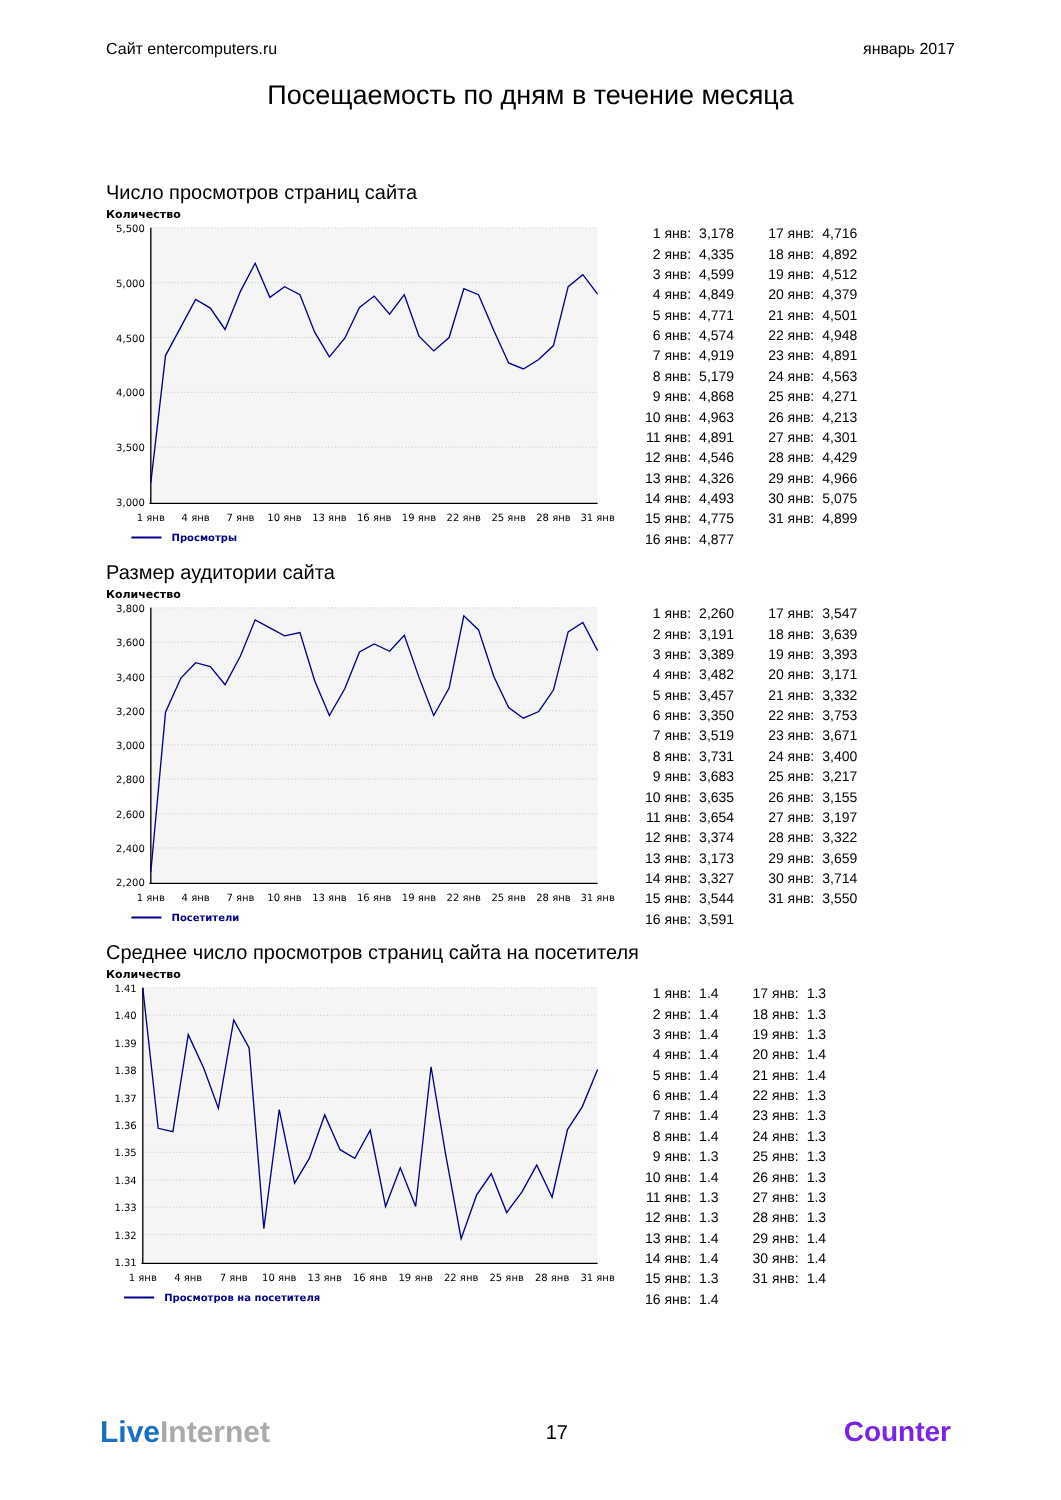Сайт entercomputers.ru январь 2017
Посещаемость по дням в течение месяца
Число просмотров страниц сайта
Количество
5,500
5,000
4,500
4,000
3,500
3,000
1 янв
4 янв
7 янв
10 янв
13 янв
16 янв
19 янв
22 янв
25 янв
28 янв
31 янв
Просмотры
| 1 янв: | 3,178 | | 17 янв: | 4,716 |
| 2 янв: | 4,335 | | 18 янв: | 4,892 |
| 3 янв: | 4,599 | | 19 янв: | 4,512 |
| 4 янв: | 4,849 | | 20 янв: | 4,379 |
| 5 янв: | 4,771 | | 21 янв: | 4,501 |
| 6 янв: | 4,574 | | 22 янв: | 4,948 |
| 7 янв: | 4,919 | | 23 янв: | 4,891 |
| 8 янв: | 5,179 | | 24 янв: | 4,563 |
| 9 янв: | 4,868 | | 25 янв: | 4,271 |
| 10 янв: | 4,963 | | 26 янв: | 4,213 |
| 11 янв: | 4,891 | | 27 янв: | 4,301 |
| 12 янв: | 4,546 | | 28 янв: | 4,429 |
| 13 янв: | 4,326 | | 29 янв: | 4,966 |
| 14 янв: | 4,493 | | 30 янв: | 5,075 |
| 15 янв: | 4,775 | | 31 янв: | 4,899 |
| 16 янв: | 4,877 | | | |
Размер аудитории сайта
Количество
3,800
3,600
3,400
3,200
3,000
2,800
2,600
2,400
2,200
1 янв
4 янв
7 янв
10 янв
13 янв
16 янв
19 янв
22 янв
25 янв
28 янв
31 янв
Посетители
| 1 янв: | 2,260 | | 17 янв: | 3,547 |
| 2 янв: | 3,191 | | 18 янв: | 3,639 |
| 3 янв: | 3,389 | | 19 янв: | 3,393 |
| 4 янв: | 3,482 | | 20 янв: | 3,171 |
| 5 янв: | 3,457 | | 21 янв: | 3,332 |
| 6 янв: | 3,350 | | 22 янв: | 3,753 |
| 7 янв: | 3,519 | | 23 янв: | 3,671 |
| 8 янв: | 3,731 | | 24 янв: | 3,400 |
| 9 янв: | 3,683 | | 25 янв: | 3,217 |
| 10 янв: | 3,635 | | 26 янв: | 3,155 |
| 11 янв: | 3,654 | | 27 янв: | 3,197 |
| 12 янв: | 3,374 | | 28 янв: | 3,322 |
| 13 янв: | 3,173 | | 29 янв: | 3,659 |
| 14 янв: | 3,327 | | 30 янв: | 3,714 |
| 15 янв: | 3,544 | | 31 янв: | 3,550 |
| 16 янв: | 3,591 | | | |
Среднее число просмотров страниц сайта на посетителя
Количество
1.41
1.40
1.39
1.38
1.37
1.36
1.35
1.34
1.33
1.32
1.31
1 янв
4 янв
7 янв
10 янв
13 янв
16 янв
19 янв
22 янв
25 янв
28 янв
31 янв
Просмотров на посетителя
| 1 янв: | 1.4 | | 17 янв: | 1.3 |
| 2 янв: | 1.4 | | 18 янв: | 1.3 |
| 3 янв: | 1.4 | | 19 янв: | 1.3 |
| 4 янв: | 1.4 | | 20 янв: | 1.4 |
| 5 янв: | 1.4 | | 21 янв: | 1.4 |
| 6 янв: | 1.4 | | 22 янв: | 1.3 |
| 7 янв: | 1.4 | | 23 янв: | 1.3 |
| 8 янв: | 1.4 | | 24 янв: | 1.3 |
| 9 янв: | 1.3 | | 25 янв: | 1.3 |
| 10 янв: | 1.4 | | 26 янв: | 1.3 |
| 11 янв: | 1.3 | | 27 янв: | 1.3 |
| 12 янв: | 1.3 | | 28 янв: | 1.3 |
| 13 янв: | 1.4 | | 29 янв: | 1.4 |
| 14 янв: | 1.4 | | 30 янв: | 1.4 |
| 15 янв: | 1.3 | | 31 янв: | 1.4 |
| 16 янв: | 1.4 | | | |
LiveInternet
17
Counter